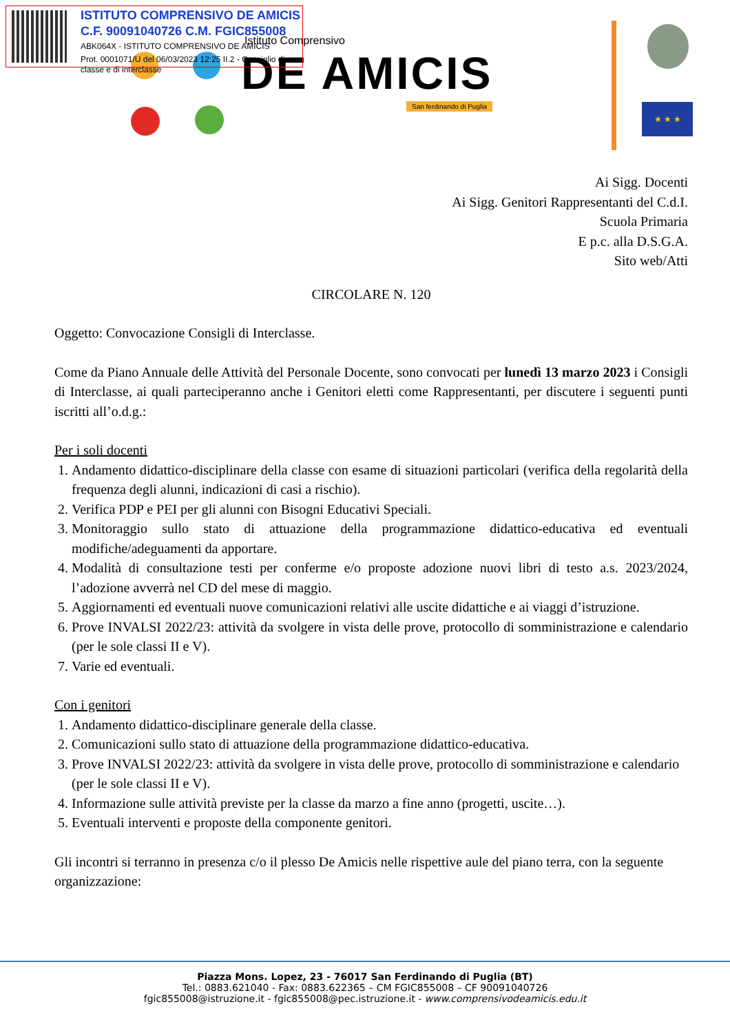Istituto Comprensivo
DE AMICIS
San ferdinando di Puglia
ISTITUTO COMPRENSIVO DE AMICIS
C.F. 90091040726 C.M. FGIC855008
ABK064X - ISTITUTO COMPRENSIVO DE AMICIS
Prot. 0001071/U del 06/03/2023 12:25 II.2 - Consiglio di classe e di interclasse
★ ★ ★
Ai Sigg. Docenti
Ai Sigg. Genitori Rappresentanti del C.d.I.
Scuola Primaria
E p.c. alla D.S.G.A.
Sito web/Atti
CIRCOLARE N. 120
Oggetto: Convocazione Consigli di Interclasse.
Come da Piano Annuale delle Attività del Personale Docente, sono convocati per lunedì 13 marzo 2023 i Consigli di Interclasse, ai quali parteciperanno anche i Genitori eletti come Rappresentanti, per discutere i seguenti punti iscritti all’o.d.g.:
Per i soli docenti
1. Andamento didattico-disciplinare della classe con esame di situazioni particolari (verifica della regolarità della frequenza degli alunni, indicazioni di casi a rischio).
2. Verifica PDP e PEI per gli alunni con Bisogni Educativi Speciali.
3. Monitoraggio sullo stato di attuazione della programmazione didattico-educativa ed eventuali modifiche/adeguamenti da apportare.
4. Modalità di consultazione testi per conferme e/o proposte adozione nuovi libri di testo a.s. 2023/2024, l’adozione avverrà nel CD del mese di maggio.
5. Aggiornamenti ed eventuali nuove comunicazioni relativi alle uscite didattiche e ai viaggi d’istruzione.
6. Prove INVALSI 2022/23: attività da svolgere in vista delle prove, protocollo di somministrazione e calendario (per le sole classi II e V).
7. Varie ed eventuali.
Con i genitori
1. Andamento didattico-disciplinare generale della classe.
2. Comunicazioni sullo stato di attuazione della programmazione didattico-educativa.
3. Prove INVALSI 2022/23: attività da svolgere in vista delle prove, protocollo di somministrazione e calendario (per le sole classi II e V).
4. Informazione sulle attività previste per la classe da marzo a fine anno (progetti, uscite…).
5. Eventuali interventi e proposte della componente genitori.
Gli incontri si terranno in presenza c/o il plesso De Amicis nelle rispettive aule del piano terra, con la seguente organizzazione:
Piazza Mons. Lopez, 23 - 76017 San Ferdinando di Puglia (BT)
Tel.: 0883.621040 - Fax: 0883.622365 – CM FGIC855008 – CF 90091040726
fgic855008@istruzione.it - fgic855008@pec.istruzione.it - www.comprensivodeamicis.edu.it